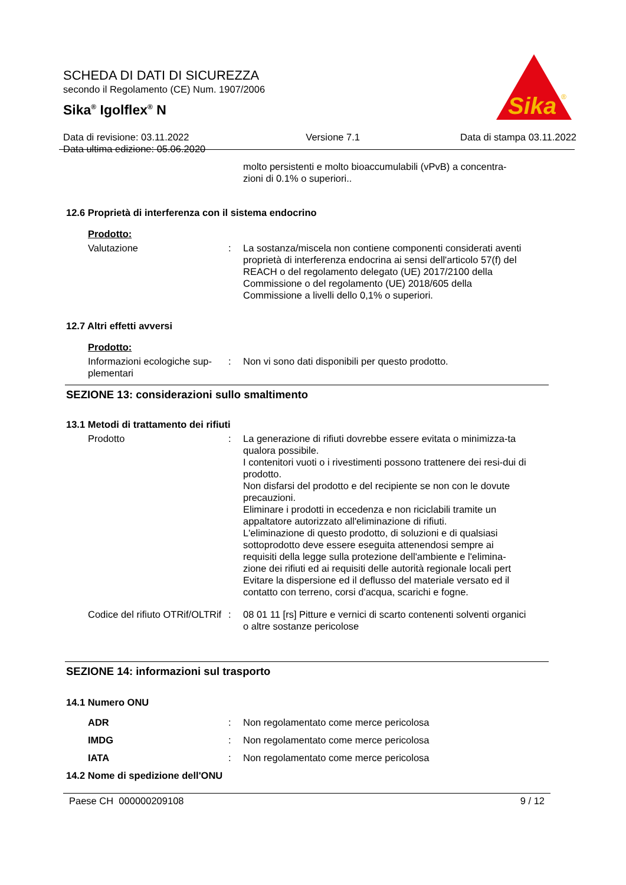Sika
®
SCHEDA DI DATI DI SICUREZZA
secondo il Regolamento (CE) Num. 1907/2006
Sika<sup>®</sup> Igolflex<sup>®</sup> N
Data di revisione: 03.11.2022
Data ultima edizione: 05.06.2020 Versione 7.1 Data di stampa 03.11.2022
molto persistenti e molto bioaccumulabili (vPvB) a concentra-zioni di 0.1% o superiori..
12.6 Proprietà di interferenza con il sistema endocrino
Prodotto:
Valutazione : La sostanza/miscela non contiene componenti considerati aventi proprietà di interferenza endocrina ai sensi dell'articolo 57(f) del REACH o del regolamento delegato (UE) 2017/2100 della Commissione o del regolamento (UE) 2018/605 della Commissione a livelli dello 0,1% o superiori.
12.7 Altri effetti avversi
Prodotto:
Informazioni ecologiche sup-plementari
: Non vi sono dati disponibili per questo prodotto.
SEZIONE 13: considerazioni sullo smaltimento
13.1 Metodi di trattamento dei rifiuti
Prodotto : La generazione di rifiuti dovrebbe essere evitata o minimizza-ta qualora possibile.
I contenitori vuoti o i rivestimenti possono trattenere dei resi-dui di prodotto.
Non disfarsi del prodotto e del recipiente se non con le dovute precauzioni.
Eliminare i prodotti in eccedenza e non riciclabili tramite un appaltatore autorizzato all'eliminazione di rifiuti.
L'eliminazione di questo prodotto, di soluzioni e di qualsiasi sottoprodotto deve essere eseguita attenendosi sempre ai requisiti della legge sulla protezione dell'ambiente e l'elimina-zione dei rifiuti ed ai requisiti delle autorità regionale locali pert Evitare la dispersione ed il deflusso del materiale versato ed il contatto con terreno, corsi d'acqua, scarichi e fogne.
Codice del rifiuto OTRif/OLTRif
: 08 01 11 [rs] Pitture e vernici di scarto contenenti solventi organici o altre sostanze pericolose
SEZIONE 14: informazioni sul trasporto
14.1 Numero ONU
ADR : Non regolamentato come merce pericolosa
IMDG : Non regolamentato come merce pericolosa
IATA : Non regolamentato come merce pericolosa
14.2 Nome di spedizione dell'ONU
Paese CH 000000209108 9 / 12